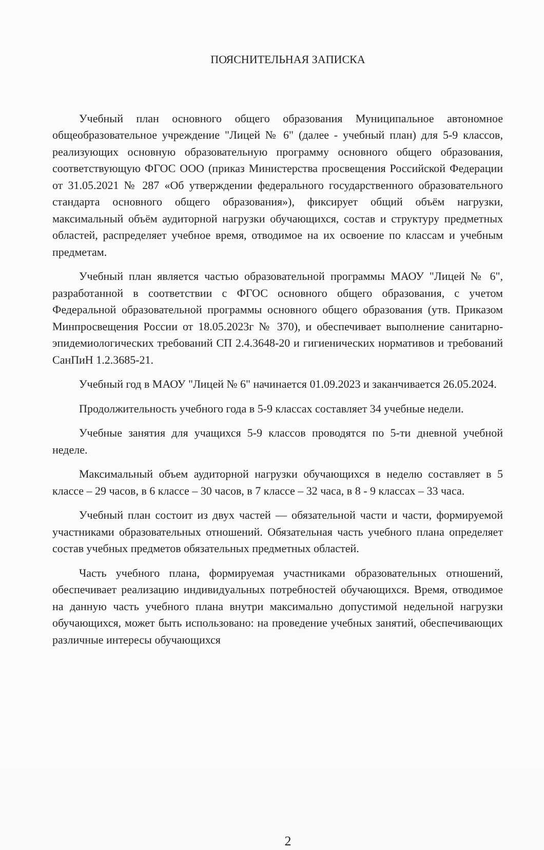ПОЯСНИТЕЛЬНАЯ ЗАПИСКА
Учебный план основного общего образования Муниципальное автономное общеобразовательное учреждение "Лицей № 6" (далее - учебный план) для 5-9 классов, реализующих основную образовательную программу основного общего образования, соответствующую ФГОС ООО (приказ Министерства просвещения Российской Федерации от 31.05.2021 № 287 «Об утверждении федерального государственного образовательного стандарта основного общего образования»), фиксирует общий объём нагрузки, максимальный объём аудиторной нагрузки обучающихся, состав и структуру предметных областей, распределяет учебное время, отводимое на их освоение по классам и учебным предметам.
Учебный план является частью образовательной программы МАОУ "Лицей № 6", разработанной в соответствии с ФГОС основного общего образования, с учетом Федеральной образовательной программы основного общего образования (утв. Приказом Минпросвещения России от 18.05.2023г № 370), и обеспечивает выполнение санитарно-эпидемиологических требований СП 2.4.3648-20 и гигиенических нормативов и требований СанПиН 1.2.3685-21.
Учебный год в МАОУ "Лицей № 6" начинается 01.09.2023 и заканчивается 26.05.2024.
Продолжительность учебного года в 5-9 классах составляет 34 учебные недели.
Учебные занятия для учащихся 5-9 классов проводятся по 5-ти дневной учебной неделе.
Максимальный объем аудиторной нагрузки обучающихся в неделю составляет в 5 классе – 29 часов, в 6 классе – 30 часов, в 7 классе – 32 часа, в 8 - 9 классах – 33 часа.
Учебный план состоит из двух частей — обязательной части и части, формируемой участниками образовательных отношений. Обязательная часть учебного плана определяет состав учебных предметов обязательных предметных областей.
Часть учебного плана, формируемая участниками образовательных отношений, обеспечивает реализацию индивидуальных потребностей обучающихся. Время, отводимое на данную часть учебного плана внутри максимально допустимой недельной нагрузки обучающихся, может быть использовано: на проведение учебных занятий, обеспечивающих различные интересы обучающихся
2